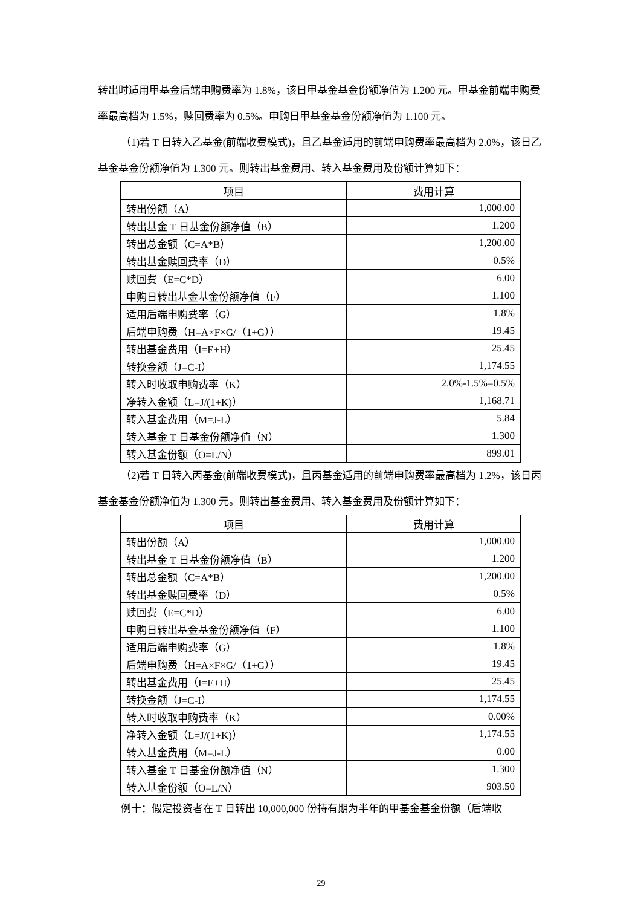转出时适用甲基金后端申购费率为 1.8%，该日甲基金基金份额净值为 1.200 元。甲基金前端申购费率最高档为 1.5%，赎回费率为 0.5%。申购日甲基金基金份额净值为 1.100 元。
（1)若 T 日转入乙基金(前端收费模式)，且乙基金适用的前端申购费率最高档为 2.0%，该日乙基金基金份额净值为 1.300 元。则转出基金费用、转入基金费用及份额计算如下：
| 项目 | 费用计算 |
| --- | --- |
| 转出份额（A） | 1,000.00 |
| 转出基金 T 日基金份额净值（B） | 1.200 |
| 转出总金额（C=A*B） | 1,200.00 |
| 转出基金赎回费率（D） | 0.5% |
| 赎回费（E=C*D） | 6.00 |
| 申购日转出基金基金份额净值（F） | 1.100 |
| 适用后端申购费率（G） | 1.8% |
| 后端申购费（H=A×F×G/（1+G）） | 19.45 |
| 转出基金费用（I=E+H） | 25.45 |
| 转换金额（J=C-I） | 1,174.55 |
| 转入时收取申购费率（K） | 2.0%-1.5%=0.5% |
| 净转入金额（L=J/(1+K)） | 1,168.71 |
| 转入基金费用（M=J-L） | 5.84 |
| 转入基金 T 日基金份额净值（N） | 1.300 |
| 转入基金份额（O=L/N） | 899.01 |
（2)若 T 日转入丙基金(前端收费模式)，且丙基金适用的前端申购费率最高档为 1.2%，该日丙基金基金份额净值为 1.300 元。则转出基金费用、转入基金费用及份额计算如下：
| 项目 | 费用计算 |
| --- | --- |
| 转出份额（A） | 1,000.00 |
| 转出基金 T 日基金份额净值（B） | 1.200 |
| 转出总金额（C=A*B） | 1,200.00 |
| 转出基金赎回费率（D） | 0.5% |
| 赎回费（E=C*D） | 6.00 |
| 申购日转出基金基金份额净值（F） | 1.100 |
| 适用后端申购费率（G） | 1.8% |
| 后端申购费（H=A×F×G/（1+G）） | 19.45 |
| 转出基金费用（I=E+H） | 25.45 |
| 转换金额（J=C-I） | 1,174.55 |
| 转入时收取申购费率（K） | 0.00% |
| 净转入金额（L=J/(1+K)） | 1,174.55 |
| 转入基金费用（M=J-L） | 0.00 |
| 转入基金 T 日基金份额净值（N） | 1.300 |
| 转入基金份额（O=L/N） | 903.50 |
例十：假定投资者在 T 日转出 10,000,000 份持有期为半年的甲基金基金份额（后端收
29